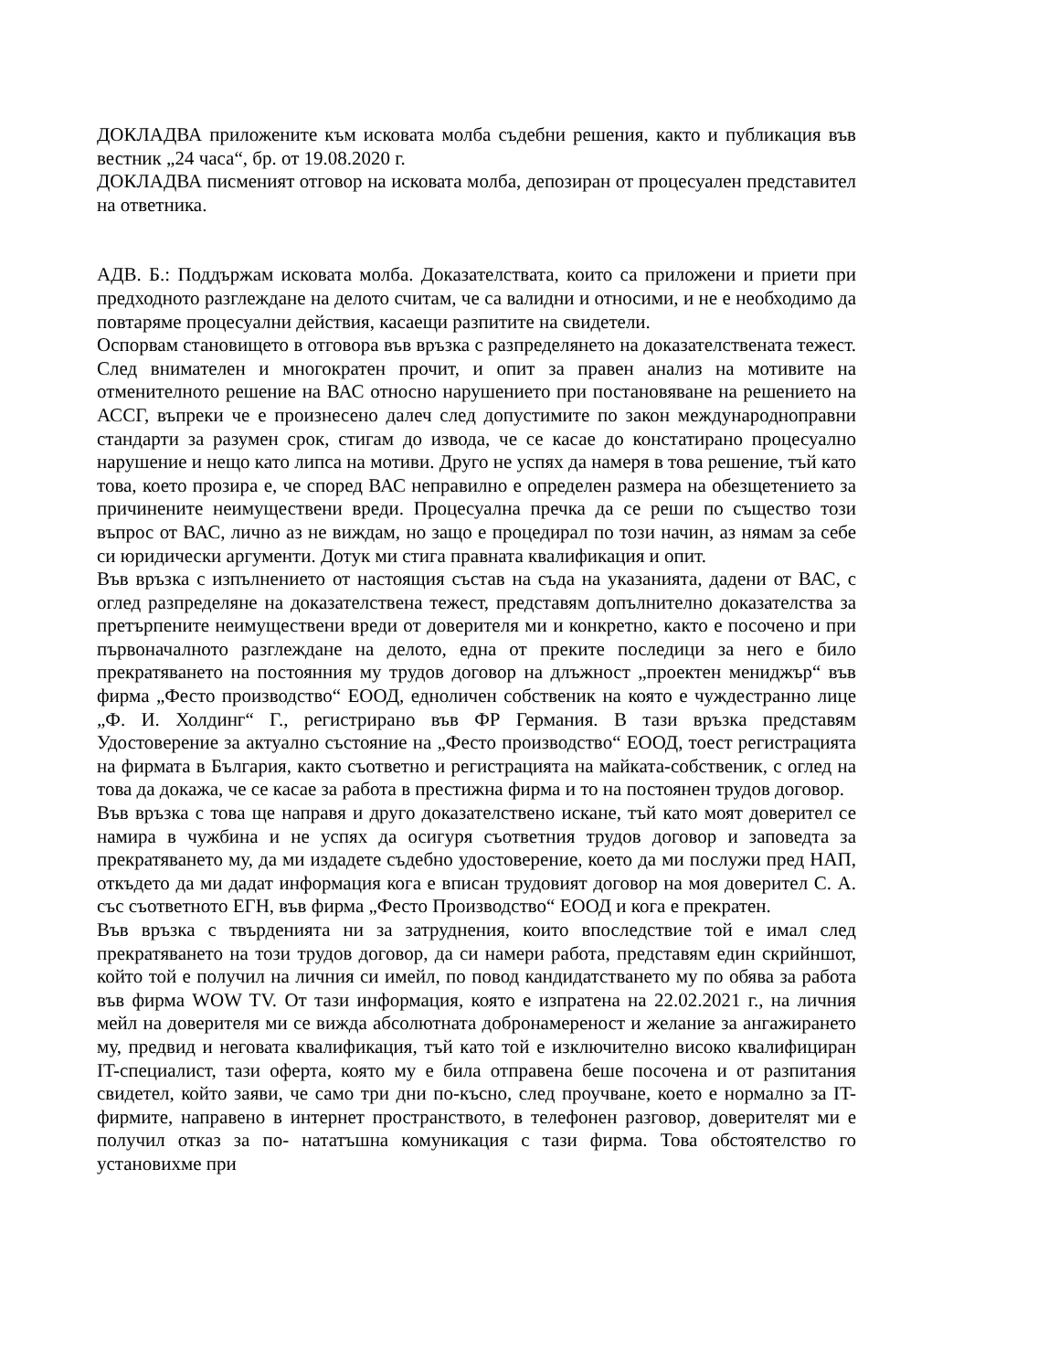ДОКЛАДВА приложените към исковата молба съдебни решения, както и публикация във вестник „24 часа“, бр. от 19.08.2020 г.
ДОКЛАДВА писменият отговор на исковата молба, депозиран от процесуален представител на ответника.
АДВ. Б.: Поддържам исковата молба. Доказателствата, които са приложени и приети при предходното разглеждане на делото считам, че са валидни и относими, и не е необходимо да повтаряме процесуални действия, касаещи разпитите на свидетели.
Оспорвам становището в отговора във връзка с разпределянето на доказателствената тежест. След внимателен и многократен прочит, и опит за правен анализ на мотивите на отменителното решение на ВАС относно нарушението при постановяване на решението на АССГ, въпреки че е произнесено далеч след допустимите по закон международноправни стандарти за разумен срок, стигам до извода, че се касае до констатирано процесуално нарушение и нещо като липса на мотиви. Друго не успях да намеря в това решение, тъй като това, което прозира е, че според ВАС неправилно е определен размера на обезщетението за причинените неимуществени вреди. Процесуална пречка да се реши по същество този въпрос от ВАС, лично аз не виждам, но защо е процедирал по този начин, аз нямам за себе си юридически аргументи. Дотук ми стига правната квалификация и опит.
Във връзка с изпълнението от настоящия състав на съда на указанията, дадени от ВАС, с оглед разпределяне на доказателствена тежест, представям допълнително доказателства за претърпените неимуществени вреди от доверителя ми и конкретно, както е посочено и при първоначалното разглеждане на делото, една от преките последици за него е било прекратяването на постоянния му трудов договор на длъжност „проектен мениджър“ във фирма „Фесто производство“ ЕООД, едноличен собственик на която е чуждестранно лице „Ф. И. Холдинг“ Г., регистрирано във ФР Германия. В тази връзка представям Удостоверение за актуално състояние на „Фесто производство“ ЕООД, тоест регистрацията на фирмата в България, както съответно и регистрацията на майката-собственик, с оглед на това да докажа, че се касае за работа в престижна фирма и то на постоянен трудов договор.
Във връзка с това ще направя и друго доказателствено искане, тъй като моят доверител се намира в чужбина и не успях да осигуря съответния трудов договор и заповедта за прекратяването му, да ми издадете съдебно удостоверение, което да ми послужи пред НАП, откъдето да ми дадат информация кога е вписан трудовият договор на моя доверител С. А. със съответното ЕГН, във фирма „Фесто Производство“ ЕООД и кога е прекратен.
Във връзка с твърденията ни за затруднения, които впоследствие той е имал след прекратяването на този трудов договор, да си намери работа, представям един скрийншот, който той е получил на личния си имейл, по повод кандидатстването му по обява за работа във фирма WOW TV. От тази информация, която е изпратена на 22.02.2021 г., на личния мейл на доверителя ми се вижда абсолютната добронамереност и желание за ангажирането му, предвид и неговата квалификация, тъй като той е изключително високо квалифициран IT-специалист, тази оферта, която му е била отправена беше посочена и от разпитания свидетел, който заяви, че само три дни по-късно, след проучване, което е нормално за IT-фирмите, направено в интернет пространството, в телефонен разговор, доверителят ми е получил отказ за по- нататъшна комуникация с тази фирма. Това обстоятелство го установихме при